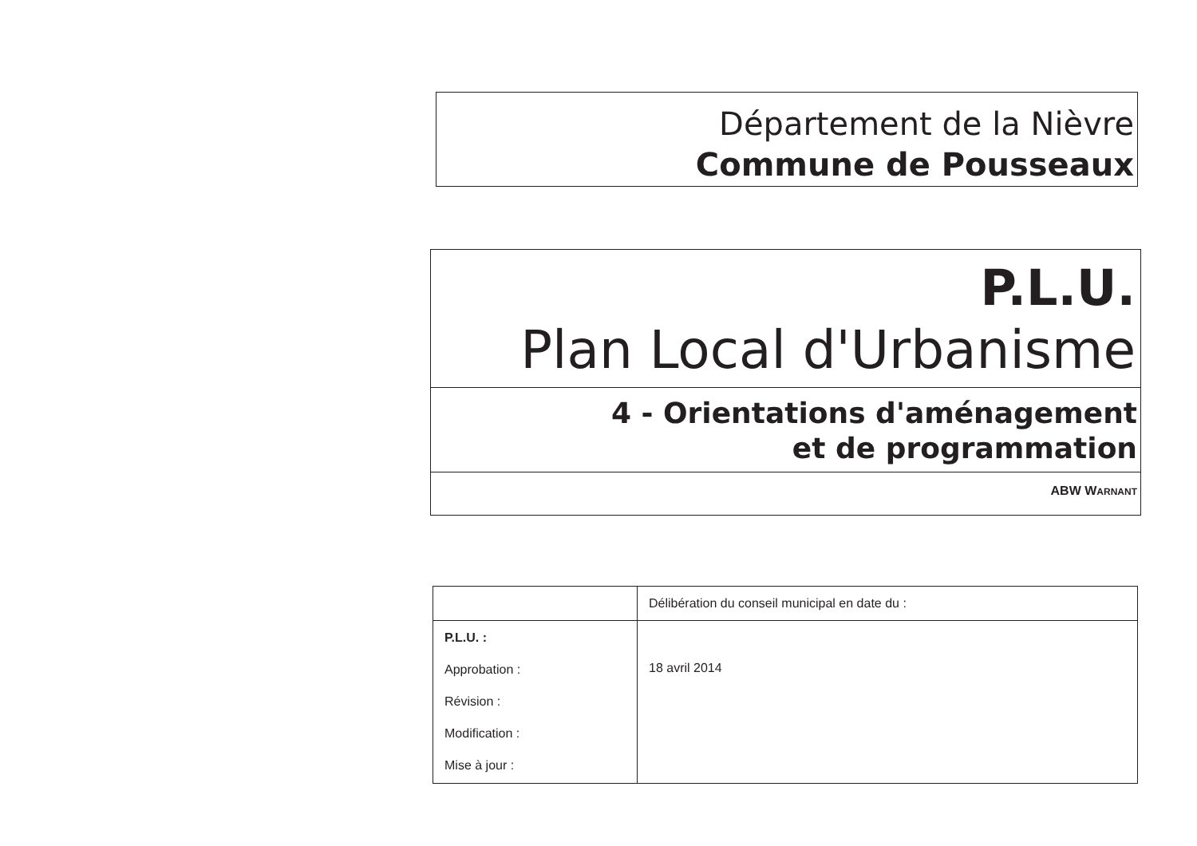Département de la Nièvre
Commune de Pousseaux
P.L.U.
Plan Local d'Urbanisme
4 - Orientations d'aménagement
et de programmation
ABW WARNANT
| | Délibération du conseil municipal en date du : |
| P.L.U. : Approbation : Révision : Modification : Mise à jour : | 18 avril 2014 |